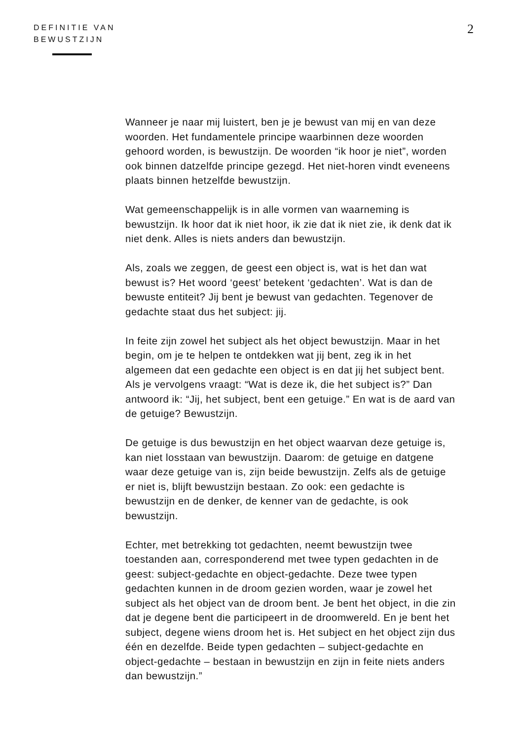DEFINITIE VAN
BEWUSTZIJN
2
Wanneer je naar mij luistert, ben je je bewust van mij en van deze woorden. Het fundamentele principe waarbinnen deze woorden gehoord worden, is bewustzijn. De woorden “ik hoor je niet”, worden ook binnen datzelfde principe gezegd. Het niet-horen vindt eveneens plaats binnen hetzelfde bewustzijn.
Wat gemeenschappelijk is in alle vormen van waarneming is bewustzijn. Ik hoor dat ik niet hoor, ik zie dat ik niet zie, ik denk dat ik niet denk. Alles is niets anders dan bewustzijn.
Als, zoals we zeggen, de geest een object is, wat is het dan wat bewust is? Het woord ‘geest’ betekent ‘gedachten’. Wat is dan de bewuste entiteit? Jij bent je bewust van gedachten. Tegenover de gedachte staat dus het subject: jij.
In feite zijn zowel het subject als het object bewustzijn. Maar in het begin, om je te helpen te ontdekken wat jij bent, zeg ik in het algemeen dat een gedachte een object is en dat jij het subject bent. Als je vervolgens vraagt: “Wat is deze ik, die het subject is?” Dan antwoord ik: “Jij, het subject, bent een getuige.” En wat is de aard van de getuige? Bewustzijn.
De getuige is dus bewustzijn en het object waarvan deze getuige is, kan niet losstaan van bewustzijn. Daarom: de getuige en datgene waar deze getuige van is, zijn beide bewustzijn. Zelfs als de getuige er niet is, blijft bewustzijn bestaan. Zo ook: een gedachte is bewustzijn en de denker, de kenner van de gedachte, is ook bewustzijn.
Echter, met betrekking tot gedachten, neemt bewustzijn twee toestanden aan, corresponderend met twee typen gedachten in de geest: subject-gedachte en object-gedachte. Deze twee typen gedachten kunnen in de droom gezien worden, waar je zowel het subject als het object van de droom bent. Je bent het object, in die zin dat je degene bent die participeert in de droomwereld. En je bent het subject, degene wiens droom het is. Het subject en het object zijn dus één en dezelfde. Beide typen gedachten – subject-gedachte en object-gedachte – bestaan in bewustzijn en zijn in feite niets anders dan bewustzijn.”